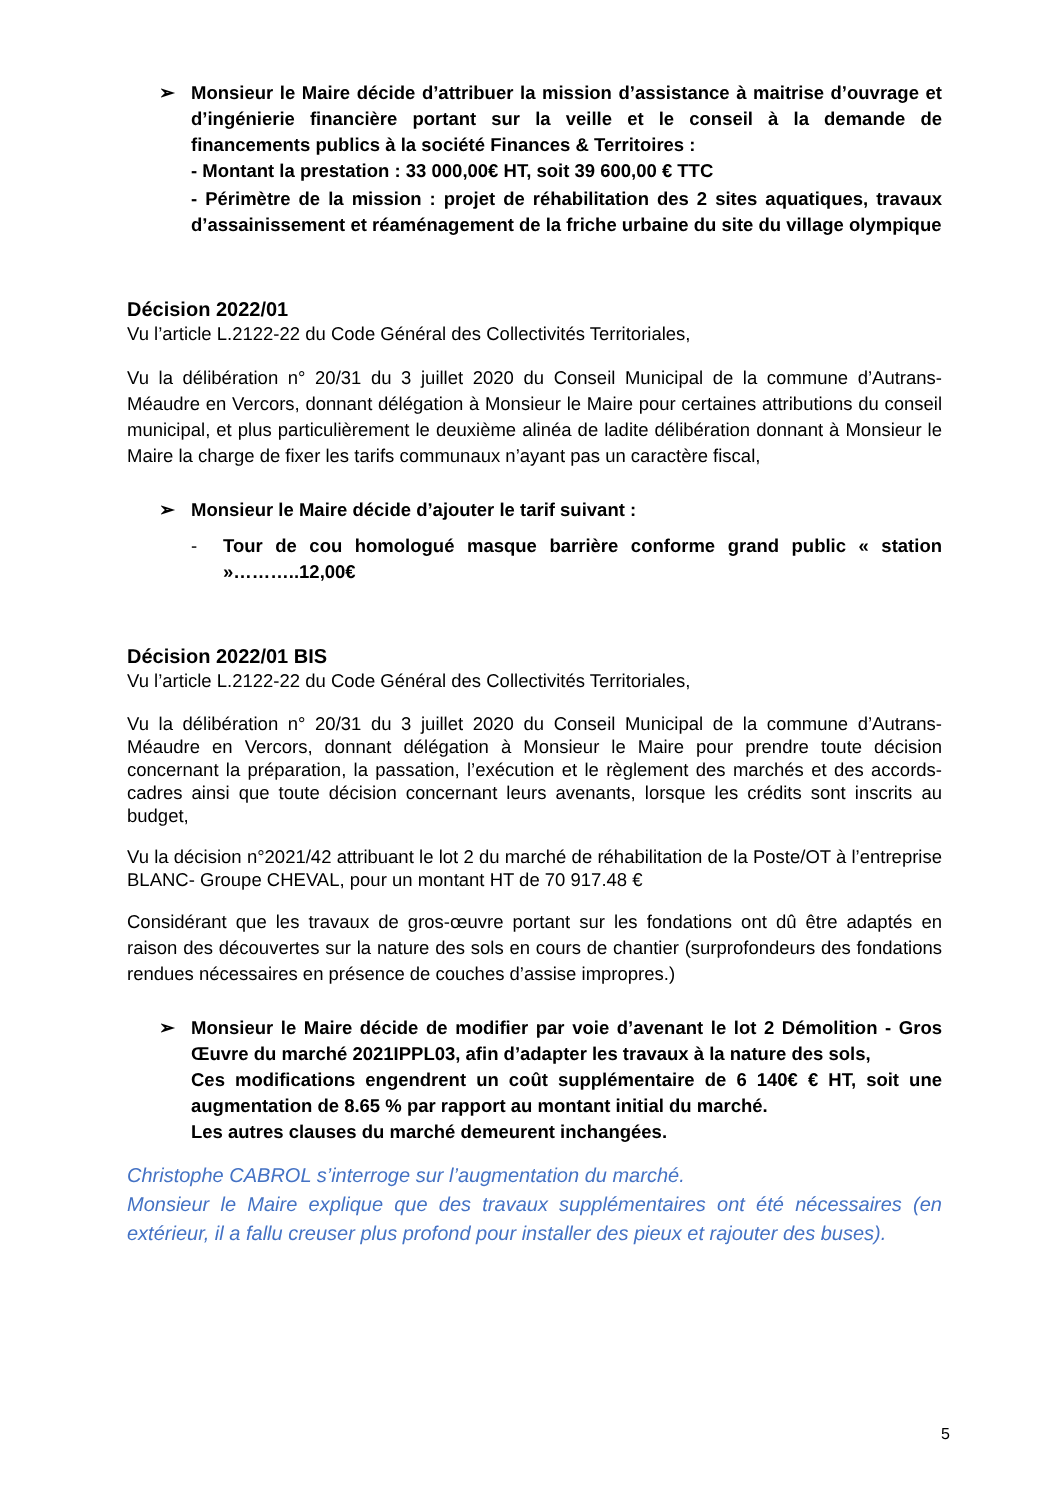➢ Monsieur le Maire décide d’attribuer la mission d’assistance à maitrise d’ouvrage et d’ingénierie financière portant sur la veille et le conseil à la demande de financements publics à la société Finances & Territoires :
- Montant la prestation : 33 000,00€ HT, soit 39 600,00 € TTC
- Périmètre de la mission : projet de réhabilitation des 2 sites aquatiques, travaux d’assainissement et réaménagement de la friche urbaine du site du village olympique
Décision 2022/01
Vu l’article L.2122-22 du Code Général des Collectivités Territoriales,
Vu la délibération n° 20/31 du 3 juillet 2020 du Conseil Municipal de la commune d’Autrans-Méaudre en Vercors, donnant délégation à Monsieur le Maire pour certaines attributions du conseil municipal, et plus particulièrement le deuxième alinéa de ladite délibération donnant à Monsieur le Maire la charge de fixer les tarifs communaux n’ayant pas un caractère fiscal,
➢ Monsieur le Maire décide d’ajouter le tarif suivant :
- Tour de cou homologué masque barrière conforme grand public « station »………..12,00€
Décision 2022/01 BIS
Vu l’article L.2122-22 du Code Général des Collectivités Territoriales,
Vu la délibération n° 20/31 du 3 juillet 2020 du Conseil Municipal de la commune d’Autrans-Méaudre en Vercors, donnant délégation à Monsieur le Maire pour prendre toute décision concernant la préparation, la passation, l’exécution et le règlement des marchés et des accords-cadres ainsi que toute décision concernant leurs avenants, lorsque les crédits sont inscrits au budget,
Vu la décision n°2021/42 attribuant le lot 2 du marché de réhabilitation de la Poste/OT à l’entreprise BLANC- Groupe CHEVAL, pour un montant HT de 70 917.48 €
Considérant que les travaux de gros-œuvre portant sur les fondations ont dû être adaptés en raison des découvertes sur la nature des sols en cours de chantier (surprofondeurs des fondations rendues nécessaires en présence de couches d’assise impropres.)
➢ Monsieur le Maire décide de modifier par voie d’avenant le lot 2 Démolition - Gros Œuvre du marché 2021IPPL03, afin d’adapter les travaux à la nature des sols,
Ces modifications engendrent un coût supplémentaire de 6 140€ € HT, soit une augmentation de 8.65 % par rapport au montant initial du marché.
Les autres clauses du marché demeurent inchangées.
Christophe CABROL s’interroge sur l’augmentation du marché.
Monsieur le Maire explique que des travaux supplémentaires ont été nécessaires (en extérieur, il a fallu creuser plus profond pour installer des pieux et rajouter des buses).
5